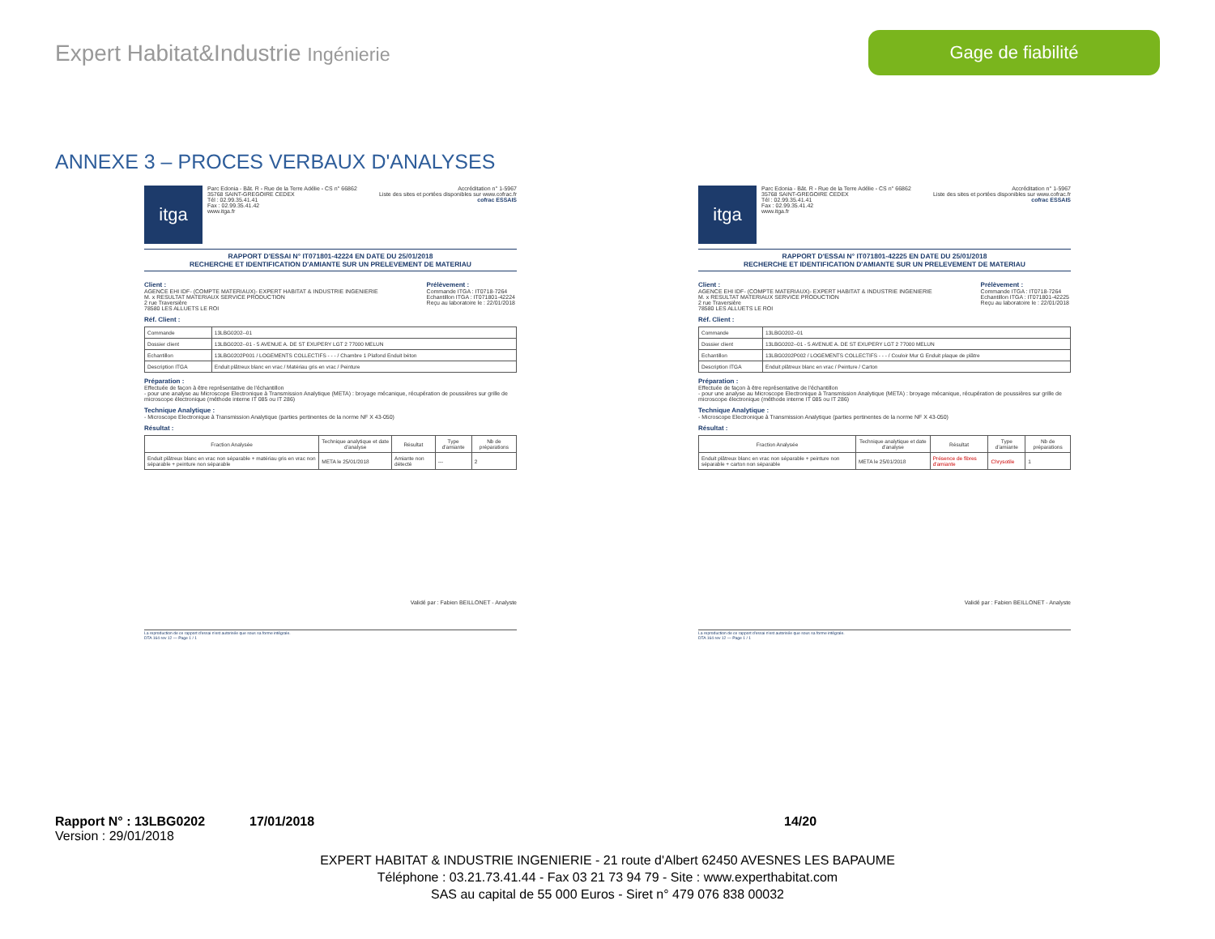Expert Habitat&Industrie Ingénierie
Gage de fiabilité
ANNEXE 3 – PROCES VERBAUX D'ANALYSES
itga
Parc Edonia - Bât. R - Rue de la Terre Adélie - CS n° 66862
35768 SAINT-GREGOIRE CEDEX
Tél : 02.99.35.41.41
Fax : 02.99.35.41.42
www.itga.fr
Accréditation n° 1-5967
Liste des sites et portées disponibles sur www.cofrac.fr
cofrac ESSAIS
RAPPORT D'ESSAI N° IT071801-42224 EN DATE DU 25/01/2018
RECHERCHE ET IDENTIFICATION D'AMIANTE SUR UN PRELEVEMENT DE MATERIAU
Client :
AGENCE EHI IDF- (COMPTE MATERIAUX)- EXPERT HABITAT & INDUSTRIE INGENIERIE
M. x RESULTAT MATERIAUX SERVICE PRODUCTION
2 rue Traversière
78580 LES ALLUETS LE ROI
Prélèvement :
Commande ITGA : IT0718-7264
Echantillon ITGA : IT071801-42224
Reçu au laboratoire le : 22/01/2018
Réf. Client :
| Commande | 13LBG0202--01 |
| Dossier client | 13LBG0202--01 - 5 AVENUE A. DE ST EXUPERY LGT 2 77000 MELUN |
| Echantillon | 13LBG0202P001 / LOGEMENTS COLLECTIFS - - - / Chambre 1 Plafond Enduit béton |
| Description ITGA | Enduit plâtreux blanc en vrac / Matériau gris en vrac / Peinture |
Préparation :
Effectuée de façon à être représentative de l'échantillon
- pour une analyse au Microscope Electronique à Transmission Analytique (META) : broyage mécanique, récupération de poussières sur grille de microscope électronique (méthode interne IT 085 ou IT 286)
Technique Analytique :
- Microscope Electronique à Transmission Analytique (parties pertinentes de la norme NF X 43-050)
Résultat :
| Fraction Analysée | Technique analytique et date d'analyse | Résultat | Type d'amiante | Nb de préparations |
| --- | --- | --- | --- | --- |
| Enduit plâtreux blanc en vrac non séparable + matériau gris en vrac non séparable + peinture non séparable | META le 25/01/2018 | Amiante non détecté | --- | 2 |
Validé par : Fabien BEILLONET - Analyste
La reproduction de ce rapport d'essai n'est autorisée que sous sa forme intégrale.
DTA 164 rev 12 — Page 1 / 1
itga
Parc Edonia - Bât. R - Rue de la Terre Adélie - CS n° 66862
35768 SAINT-GREGOIRE CEDEX
Tél : 02.99.35.41.41
Fax : 02.99.35.41.42
www.itga.fr
Accréditation n° 1-5967
Liste des sites et portées disponibles sur www.cofrac.fr
cofrac ESSAIS
RAPPORT D'ESSAI N° IT071801-42225 EN DATE DU 25/01/2018
RECHERCHE ET IDENTIFICATION D'AMIANTE SUR UN PRELEVEMENT DE MATERIAU
Client :
AGENCE EHI IDF- (COMPTE MATERIAUX)- EXPERT HABITAT & INDUSTRIE INGENIERIE
M. x RESULTAT MATERIAUX SERVICE PRODUCTION
2 rue Traversière
78580 LES ALLUETS LE ROI
Prélèvement :
Commande ITGA : IT0718-7264
Echantillon ITGA : IT071801-42225
Reçu au laboratoire le : 22/01/2018
Réf. Client :
| Commande | 13LBG0202--01 |
| Dossier client | 13LBG0202--01 - 5 AVENUE A. DE ST EXUPERY LGT 2 77000 MELUN |
| Echantillon | 13LBG0202P002 / LOGEMENTS COLLECTIFS - - - / Couloir Mur G Enduit plaque de plâtre |
| Description ITGA | Enduit plâtreux blanc en vrac / Peinture / Carton |
Préparation :
Effectuée de façon à être représentative de l'échantillon
- pour une analyse au Microscope Electronique à Transmission Analytique (META) : broyage mécanique, récupération de poussières sur grille de microscope électronique (méthode interne IT 085 ou IT 286)
Technique Analytique :
- Microscope Electronique à Transmission Analytique (parties pertinentes de la norme NF X 43-050)
Résultat :
| Fraction Analysée | Technique analytique et date d'analyse | Résultat | Type d'amiante | Nb de préparations |
| --- | --- | --- | --- | --- |
| Enduit plâtreux blanc en vrac non séparable + peinture non séparable + carton non séparable | META le 25/01/2018 | Présence de fibres d'amiante | Chrysotile | 1 |
Validé par : Fabien BEILLONET - Analyste
La reproduction de ce rapport d'essai n'est autorisée que sous sa forme intégrale.
DTA 164 rev 12 — Page 1 / 1
Rapport N° : 13LBG0202 17/01/2018 14/20
Version : 29/01/2018
EXPERT HABITAT & INDUSTRIE INGENIERIE - 21 route d'Albert 62450 AVESNES LES BAPAUME
Téléphone : 03.21.73.41.44 - Fax 03 21 73 94 79 - Site : www.experthabitat.com
SAS au capital de 55 000 Euros - Siret n° 479 076 838 00032